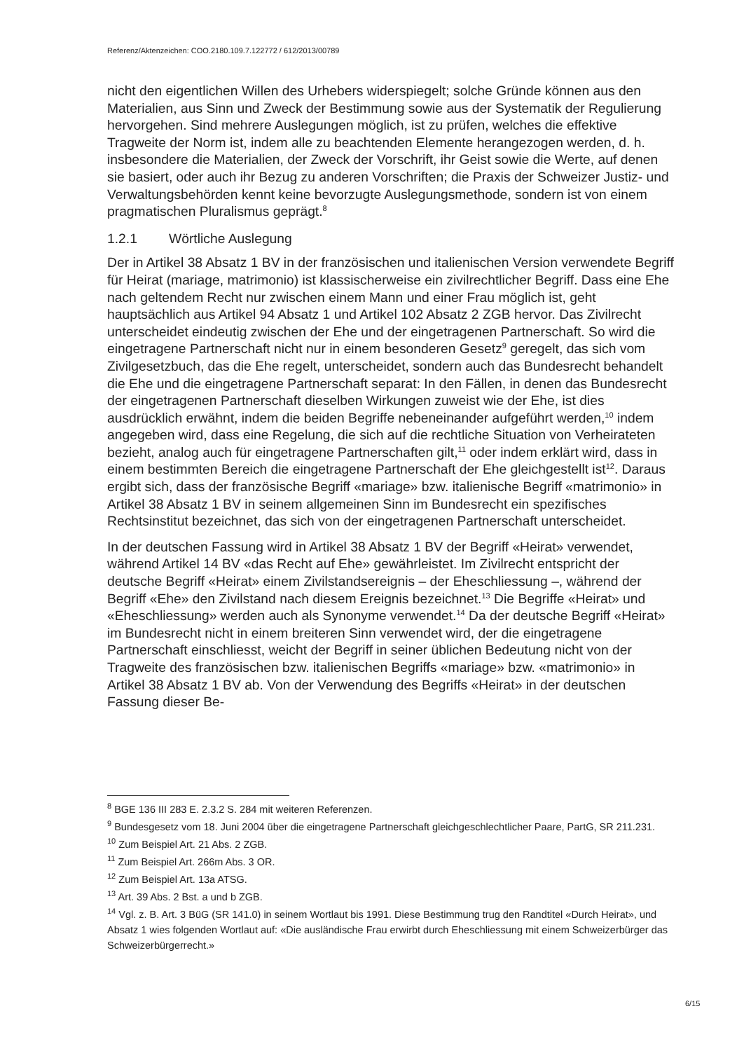Referenz/Aktenzeichen: COO.2180.109.7.122772 / 612/2013/00789
nicht den eigentlichen Willen des Urhebers widerspiegelt; solche Gründe können aus den Materialien, aus Sinn und Zweck der Bestimmung sowie aus der Systematik der Regulierung hervorgehen. Sind mehrere Auslegungen möglich, ist zu prüfen, welches die effektive Tragweite der Norm ist, indem alle zu beachtenden Elemente herangezogen werden, d. h. insbesondere die Materialien, der Zweck der Vorschrift, ihr Geist sowie die Werte, auf denen sie basiert, oder auch ihr Bezug zu anderen Vorschriften; die Praxis der Schweizer Justiz- und Verwaltungsbehörden kennt keine bevorzugte Auslegungsmethode, sondern ist von einem pragmatischen Pluralismus geprägt.<sup>8</sup>
1.2.1 Wörtliche Auslegung
Der in Artikel 38 Absatz 1 BV in der französischen und italienischen Version verwendete Begriff für Heirat (mariage, matrimonio) ist klassischerweise ein zivilrechtlicher Begriff. Dass eine Ehe nach geltendem Recht nur zwischen einem Mann und einer Frau möglich ist, geht hauptsächlich aus Artikel 94 Absatz 1 und Artikel 102 Absatz 2 ZGB hervor. Das Zivilrecht unterscheidet eindeutig zwischen der Ehe und der eingetragenen Partnerschaft. So wird die eingetragene Partnerschaft nicht nur in einem besonderen Gesetz<sup>9</sup> geregelt, das sich vom Zivilgesetzbuch, das die Ehe regelt, unterscheidet, sondern auch das Bundesrecht behandelt die Ehe und die eingetragene Partnerschaft separat: In den Fällen, in denen das Bundesrecht der eingetragenen Partnerschaft dieselben Wirkungen zuweist wie der Ehe, ist dies ausdrücklich erwähnt, indem die beiden Begriffe nebeneinander aufgeführt werden,<sup>10</sup> indem angegeben wird, dass eine Regelung, die sich auf die rechtliche Situation von Verheirateten bezieht, analog auch für eingetragene Partnerschaften gilt,<sup>11</sup> oder indem erklärt wird, dass in einem bestimmten Bereich die eingetragene Partnerschaft der Ehe gleichgestellt ist<sup>12</sup>. Daraus ergibt sich, dass der französische Begriff «mariage» bzw. italienische Begriff «matrimonio» in Artikel 38 Absatz 1 BV in seinem allgemeinen Sinn im Bundesrecht ein spezifisches Rechtsinstitut bezeichnet, das sich von der eingetragenen Partnerschaft unterscheidet.
In der deutschen Fassung wird in Artikel 38 Absatz 1 BV der Begriff «Heirat» verwendet, während Artikel 14 BV «das Recht auf Ehe» gewährleistet. Im Zivilrecht entspricht der deutsche Begriff «Heirat» einem Zivilstandsereignis – der Eheschliessung –, während der Begriff «Ehe» den Zivilstand nach diesem Ereignis bezeichnet.<sup>13</sup> Die Begriffe «Heirat» und «Eheschliessung» werden auch als Synonyme verwendet.<sup>14</sup> Da der deutsche Begriff «Heirat» im Bundesrecht nicht in einem breiteren Sinn verwendet wird, der die eingetragene Partnerschaft einschliesst, weicht der Begriff in seiner üblichen Bedeutung nicht von der Tragweite des französischen bzw. italienischen Begriffs «mariage» bzw. «matrimonio» in Artikel 38 Absatz 1 BV ab. Von der Verwendung des Begriffs «Heirat» in der deutschen Fassung dieser Be-
<sup>8</sup> BGE 136 III 283 E. 2.3.2 S. 284 mit weiteren Referenzen.
<sup>9</sup> Bundesgesetz vom 18. Juni 2004 über die eingetragene Partnerschaft gleichgeschlechtlicher Paare, PartG, SR 211.231.
<sup>10</sup> Zum Beispiel Art. 21 Abs. 2 ZGB.
<sup>11</sup> Zum Beispiel Art. 266m Abs. 3 OR.
<sup>12</sup> Zum Beispiel Art. 13a ATSG.
<sup>13</sup> Art. 39 Abs. 2 Bst. a und b ZGB.
<sup>14</sup> Vgl. z. B. Art. 3 BüG (SR 141.0) in seinem Wortlaut bis 1991. Diese Bestimmung trug den Randtitel «Durch Heirat», und Absatz 1 wies folgenden Wortlaut auf: «Die ausländische Frau erwirbt durch Eheschliessung mit einem Schweizerbürger das Schweizerbürgerrecht.»
6/15